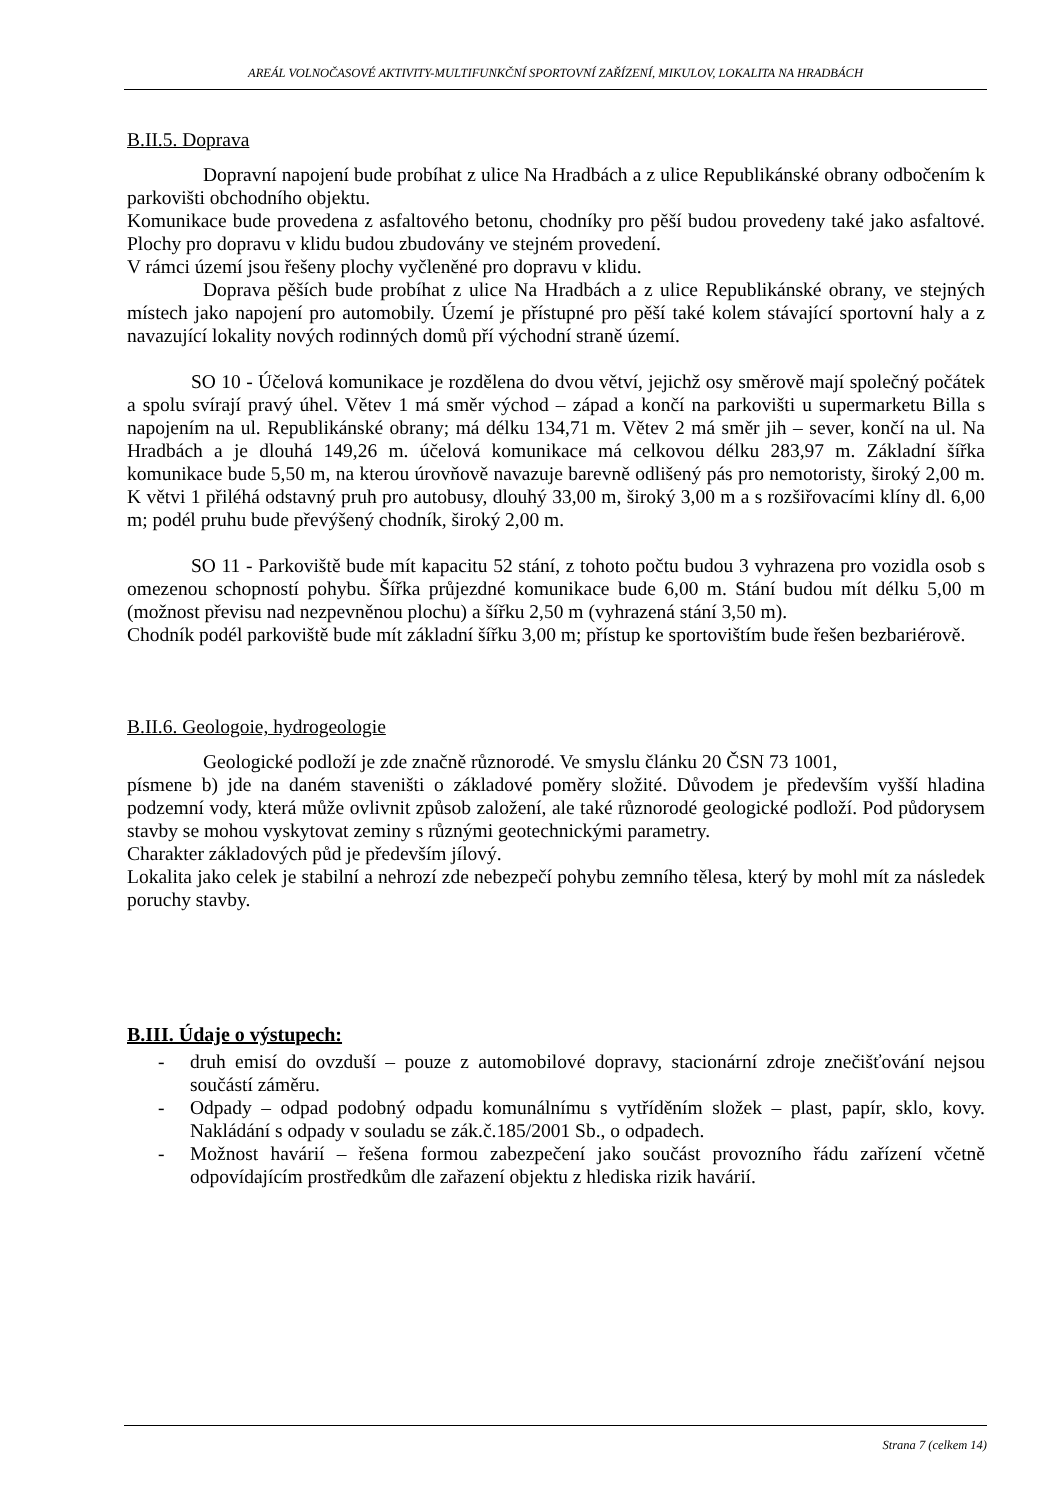AREÁL VOLNOČASOVÉ AKTIVITY-MULTIFUNKČNÍ SPORTOVNÍ ZAŘÍZENÍ, MIKULOV, LOKALITA NA HRADBÁCH
B.II.5. Doprava
Dopravní napojení bude probíhat z ulice Na Hradbách a z ulice Republikánské obrany odbočením k parkovišti obchodního objektu.
Komunikace bude provedena z asfaltového betonu, chodníky pro pěší budou provedeny také jako asfaltové. Plochy pro dopravu v klidu budou zbudovány ve stejném provedení.
V rámci území jsou řešeny plochy vyčleněné pro dopravu v klidu.
Doprava pěších bude probíhat z ulice Na Hradbách a z ulice Republikánské obrany, ve stejných místech jako napojení pro automobily. Území je přístupné pro pěší také kolem stávající sportovní haly a z navazující lokality nových rodinných domů pří východní straně území.
SO 10 - Účelová komunikace je rozdělena do dvou větví, jejichž osy směrově mají společný počátek a spolu svírají pravý úhel. Větev 1 má směr východ – západ a končí na parkovišti u supermarketu Billa s napojením na ul. Republikánské obrany; má délku 134,71 m. Větev 2 má směr jih – sever, končí na ul. Na Hradbách a je dlouhá 149,26 m. účelová komunikace má celkovou délku 283,97 m. Základní šířka komunikace bude 5,50 m, na kterou úrovňově navazuje barevně odlišený pás pro nemotoristy, široký 2,00 m. K větvi 1 přiléhá odstavný pruh pro autobusy, dlouhý 33,00 m, široký 3,00 m a s rozšiřovacími klíny dl. 6,00 m; podél pruhu bude převýšený chodník, široký 2,00 m.
SO 11 - Parkoviště bude mít kapacitu 52 stání, z tohoto počtu budou 3 vyhrazena pro vozidla osob s omezenou schopností pohybu. Šířka průjezdné komunikace bude 6,00 m. Stání budou mít délku 5,00 m (možnost převisu nad nezpevněnou plochu) a šířku 2,50 m (vyhrazená stání 3,50 m).
Chodník podél parkoviště bude mít základní šířku 3,00 m; přístup ke sportovištím bude řešen bezbariérově.
B.II.6. Geologoie, hydrogeologie
Geologické podloží je zde značně různorodé. Ve smyslu článku 20 ČSN 73 1001,
písmene b) jde na daném staveništi o základové poměry složité. Důvodem je především vyšší hladina podzemní vody, která může ovlivnit způsob založení, ale také různorodé geologické podloží. Pod půdorysem stavby se mohou vyskytovat zeminy s různými geotechnickými parametry.
Charakter základových půd je především jílový.
Lokalita jako celek je stabilní a nehrozí zde nebezpečí pohybu zemního tělesa, který by mohl mít za následek poruchy stavby.
B.III. Údaje o výstupech:
- druh emisí do ovzduší – pouze z automobilové dopravy, stacionární zdroje znečišťování nejsou součástí záměru.
- Odpady – odpad podobný odpadu komunálnímu s vytříděním složek – plast, papír, sklo, kovy. Nakládání s odpady v souladu se zák.č.185/2001 Sb., o odpadech.
- Možnost havárií – řešena formou zabezpečení jako součást provozního řádu zařízení včetně odpovídajícím prostředkům dle zařazení objektu z hlediska rizik havárií.
Strana 7 (celkem 14)